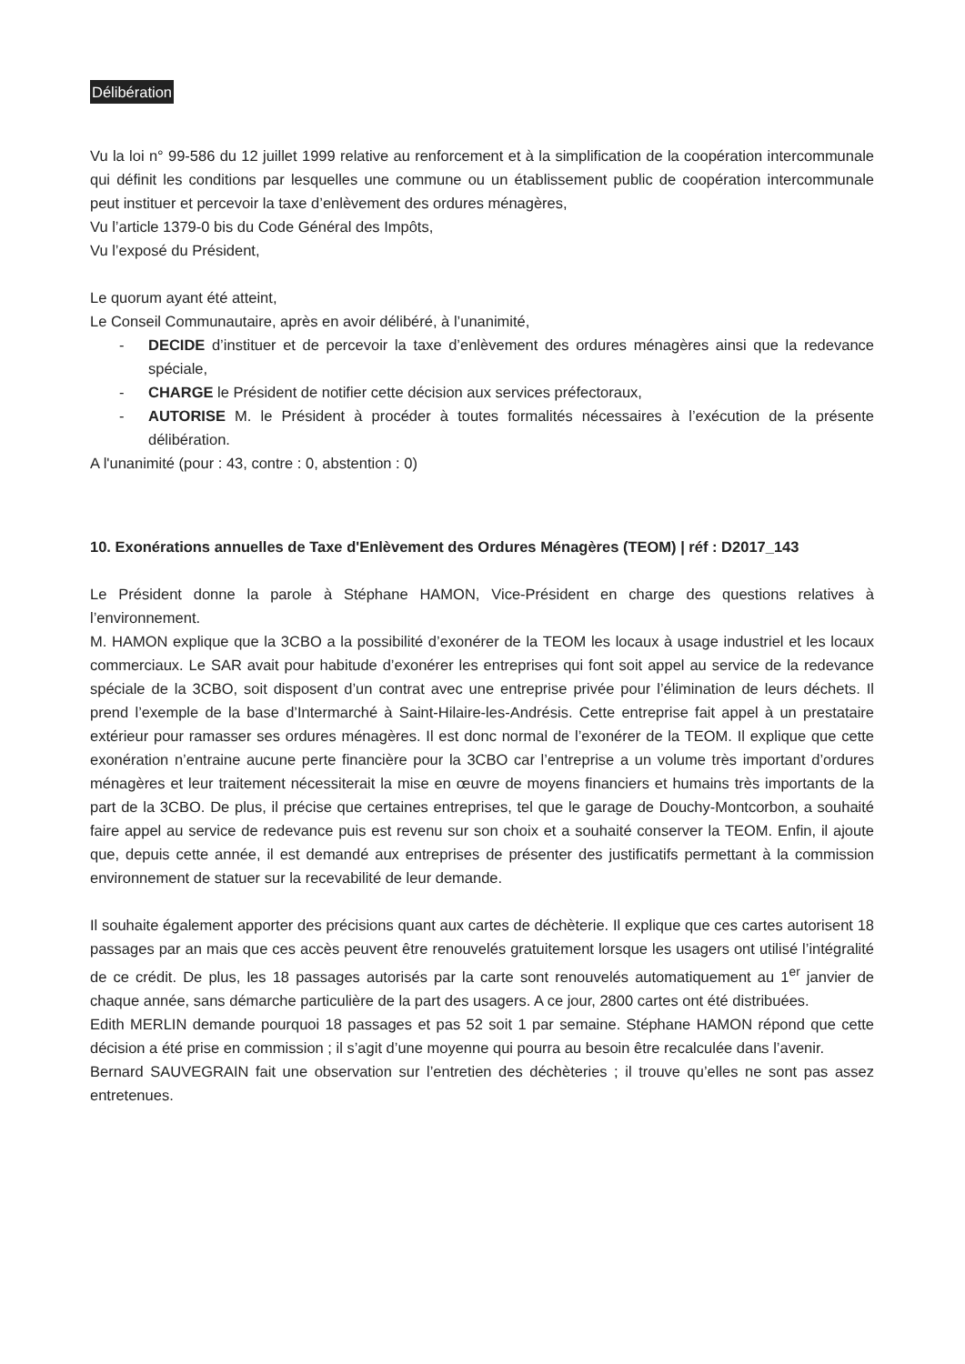Délibération
Vu la loi n° 99-586 du 12 juillet 1999 relative au renforcement et à la simplification de la coopération intercommunale qui définit les conditions par lesquelles une commune ou un établissement public de coopération intercommunale peut instituer et percevoir la taxe d’enlèvement des ordures ménagères,
Vu l’article 1379-0 bis du Code Général des Impôts,
Vu l’exposé du Président,
Le quorum ayant été atteint,
Le Conseil Communautaire, après en avoir délibéré, à l’unanimité,
- DECIDE d’instituer et de percevoir la taxe d’enlèvement des ordures ménagères ainsi que la redevance spéciale,
- CHARGE le Président de notifier cette décision aux services préfectoraux,
- AUTORISE M. le Président à procéder à toutes formalités nécessaires à l’exécution de la présente délibération.
A l'unanimité (pour : 43, contre : 0, abstention : 0)
10. Exonérations annuelles de Taxe d'Enlèvement des Ordures Ménagères (TEOM) | réf : D2017_143
Le Président donne la parole à Stéphane HAMON, Vice-Président en charge des questions relatives à l’environnement.
M. HAMON explique que la 3CBO a la possibilité d’exonérer de la TEOM les locaux à usage industriel et les locaux commerciaux. Le SAR avait pour habitude d’exonérer les entreprises qui font soit appel au service de la redevance spéciale de la 3CBO, soit disposent d’un contrat avec une entreprise privée pour l’élimination de leurs déchets. Il prend l’exemple de la base d’Intermarché à Saint-Hilaire-les-Andrésis. Cette entreprise fait appel à un prestataire extérieur pour ramasser ses ordures ménagères. Il est donc normal de l’exonérer de la TEOM. Il explique que cette exonération n’entraine aucune perte financière pour la 3CBO car l’entreprise a un volume très important d’ordures ménagères et leur traitement nécessiterait la mise en œuvre de moyens financiers et humains très importants de la part de la 3CBO. De plus, il précise que certaines entreprises, tel que le garage de Douchy-Montcorbon, a souhaité faire appel au service de redevance puis est revenu sur son choix et a souhaité conserver la TEOM. Enfin, il ajoute que, depuis cette année, il est demandé aux entreprises de présenter des justificatifs permettant à la commission environnement de statuer sur la recevabilité de leur demande.
Il souhaite également apporter des précisions quant aux cartes de déchèterie. Il explique que ces cartes autorisent 18 passages par an mais que ces accès peuvent être renouvelés gratuitement lorsque les usagers ont utilisé l’intégralité de ce crédit. De plus, les 18 passages autorisés par la carte sont renouvelés automatiquement au 1<sup>er</sup> janvier de chaque année, sans démarche particulière de la part des usagers. A ce jour, 2800 cartes ont été distribuées.
Edith MERLIN demande pourquoi 18 passages et pas 52 soit 1 par semaine. Stéphane HAMON répond que cette décision a été prise en commission ; il s’agit d’une moyenne qui pourra au besoin être recalculée dans l’avenir.
Bernard SAUVEGRAIN fait une observation sur l’entretien des déchèteries ; il trouve qu’elles ne sont pas assez entretenues.